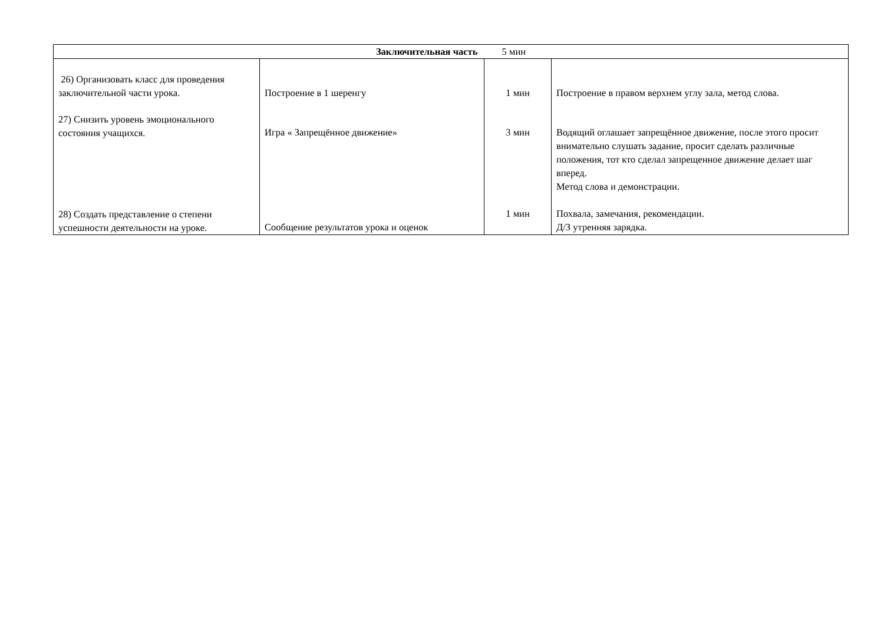| Заключительная часть 5 мин | | | |
| --- | --- | --- | --- |
| 26) Организовать класс для проведения заключительной части урока. 27) Снизить уровень эмоционального состояния учащихся. 28) Создать представление о степени успешности деятельности на уроке. | Построение в 1 шеренгу Игра « Запрещённое движение» Сообщение результатов урока и оценок | 1 мин 3 мин 1 мин | Построение в правом верхнем углу зала, метод слова. Водящий оглашает запрещённое движение, после этого просит внимательно слушать задание, просит сделать различные положения, тот кто сделал запрещенное движение делает шаг вперед. Метод слова и демонстрации. Похвала, замечания, рекомендации. Д/З утренняя зарядка. |